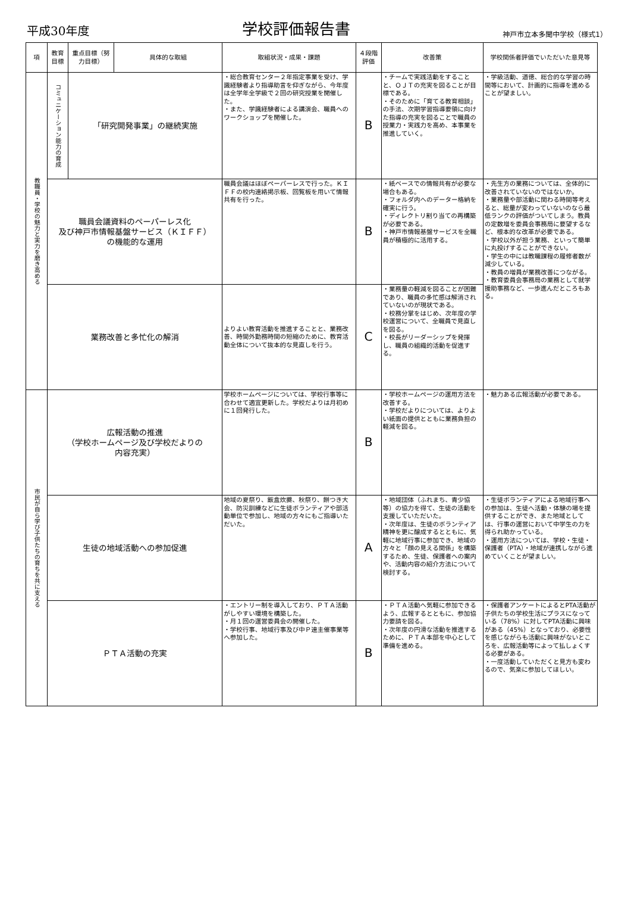平成30年度 学校評価報告書 神戸市立本多聞中学校（様式1）
| 項 | 教育目標 | 重点目標（努力目標） | 具体的な取組 | 取組状況・成果・課題 | ４段階 評価 | 改善策 | 学校関係者評価でいただいた意見等 |
| --- | --- | --- | --- | --- | --- | --- | --- |
| 教職員・学校の魅力と実力を磨き高める | コミュニケーション能力の育成 | 「研究開発事業」の継続実施 | | ・総合教育センター２年指定事業を受け、学識経験者より指導助言を仰ぎながら、今年度は全学年全学級で２回の研究授業を開催した。 ・また、学識経験者による講演会、職員へのワークショップを開催した。 | B | ・チームで実践活動をすることと、ＯＪＴの充実を図ることが目標である。 ・そのために「育てる教育相談」の手法、次期学習指導要領に向けた指導の充実を図ることで職員の授業力・実践力を高め、本事業を推進していく。 | ・学級活動、道徳、総合的な学習の時間等において、計画的に指導を進めることが望ましい。 |
| | 職員会議資料のペーパーレス化 及び神戸市情報基盤サービス（ＫＩＦＦ） の機能的な運用 | | | 職員会議はほぼペーパーレスで行った。ＫＩＦＦの校内連絡掲示板、回覧板を用いて情報共有を行った。 | B | ・紙ベースでの情報共有が必要な場合もある。 ・フォルダ内へのデーター格納を確実に行う。 ・ディレクトリ割り当ての再構築が必要である。 ・神戸市情報基盤サービスを全職員が積極的に活用する。 | ・先生方の業務については、全体的に改善されていないのではないか。 ・業務量や部活動に関わる時間等考えると、総量が変わっていないのなら最低ランクの評価がついてしまう。教員の定数増を委員会事務局に要望するなど、根本的な改革が必要である。 ・学校以外が担う業務、といって簡単に丸投げすることができない。 ・学生の中には教職課程の履修者数が減少している。 ・教員の増員が業務改善につながる。 ・教育委員会事務局の業務として就学援助事務など、一歩進んだところもある。 |
| | 業務改善と多忙化の解消 | | | よりよい教育活動を推進することと、業務改善、時間外勤務時間の短縮のために、教育活動全体について抜本的な見直しを行う。 | C | ・業務量の軽減を図ることが困難であり、職員の多忙感は解消されていないのが現状である。 ・校務分掌をはじめ、次年度の学校運営について、全職員で見直しを図る。 ・校長がリーダーシップを発揮し、職員の組織的活動を促進する。 | |
| 市民が自ら学び子供たちの育ちを共に支える | 広報活動の推進 （学校ホームページ及び学校だよりの 内容充実） | | | 学校ホームページについては、学校行事等に合わせて適宜更新した。学校だよりは月初めに１回発行した。 | B | ・学校ホームページの運用方法を改善する。 ・学校だよりについては、よりよい紙面の提供とともに業務負担の軽減を図る。 | ・魅力ある広報活動が必要である。 |
| | 生徒の地域活動への参加促進 | | | 地域の夏祭り、飯盒炊爨、秋祭り、餅つき大会、防災訓練などに生徒ボランティアや部活動単位で参加し、地域の方々にもご指導いただいた。 | A | ・地域団体（ふれまち、青少協等）の協力を得て、生徒の活動を支援していただいた。 ・次年度は、生徒のボランティア精神を更に醸成するとともに、気軽に地域行事に参加でき、地域の方々と「顔の見える関係」を構築するため、生徒、保護者への案内や、活動内容の紹介方法について検討する。 | ・生徒ボランティアによる地域行事への参加は、生徒へ活動・体験の場を提供することができ、また地域としては、行事の運営において中学生の力を得られ助かっている。 ・運用方法については、学校・生徒・保護者（PTA）・地域が連携しながら進めていくことが望ましい。 |
| | ＰＴＡ活動の充実 | | | ・エントリー制を導入しており、ＰＴＡ活動がしやすい環境を構築した。 ・月１回の運営委員会の開催した。 ・学校行事、地域行事及び中Ｐ連主催事業等へ参加した。 | B | ・ＰＴＡ活動へ気軽に参加できるよう、広報するとともに、参加協力要請を図る。 ・次年度の円滑な活動を推進するために、ＰＴＡ本部を中心として準備を進める。 | ・保護者アンケートによるとPTA活動が子供たちの学校生活にプラスになっている（78%）に対してPTA活動に興味がある（45%）となっており、必要性を感じながらも活動に興味がないところを、広報活動等によって払しょくする必要がある。 ・一度活動していただくと見方も変わるので、気楽に参加してほしい。 |